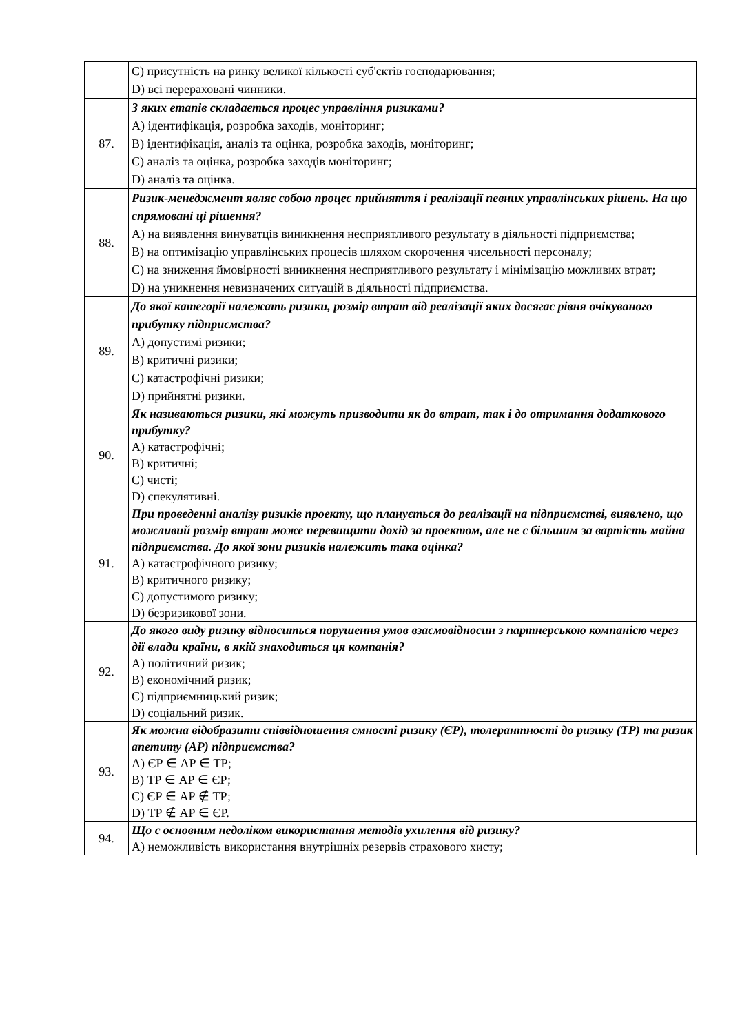| | C) присутність на ринку великої кількості суб'єктів господарювання; D) всі перераховані чинники. |
| 87. | З яких етапів складається процес управління ризиками? A) ідентифікація, розробка заходів, моніторинг; B) ідентифікація, аналіз та оцінка, розробка заходів, моніторинг; C) аналіз та оцінка, розробка заходів моніторинг; D) аналіз та оцінка. |
| 88. | Ризик-менеджмент являє собою процес прийняття і реалізації певних управлінських рішень. На що спрямовані ці рішення? A) на виявлення винуватців виникнення несприятливого результату в діяльності підприємства; B) на оптимізацію управлінських процесів шляхом скорочення чисельності персоналу; C) на зниження ймовірності виникнення несприятливого результату і мінімізацію можливих втрат; D) на уникнення невизначених ситуацій в діяльності підприємства. |
| 89. | До якої категорії належать ризики, розмір втрат від реалізації яких досягає рівня очікуваного прибутку підприємства? A) допустимі ризики; B) критичні ризики; C) катастрофічні ризики; D) прийнятні ризики. |
| 90. | Як називаються ризики, які можуть призводити як до втрат, так і до отримання додаткового прибутку? A) катастрофічні; B) критичні; C) чисті; D) спекулятивні. |
| 91. | При проведенні аналізу ризиків проекту, що планується до реалізації на підприємстві, виявлено, що можливий розмір втрат може перевищити дохід за проектом, але не є більшим за вартість майна підприємства. До якої зони ризиків належить така оцінка? A) катастрофічного ризику; B) критичного ризику; C) допустимого ризику; D) безризикової зони. |
| 92. | До якого виду ризику відноситься порушення умов взаємовідносин з партнерською компанією через дії влади країни, в якій знаходиться ця компанія? A) політичний ризик; B) економічний ризик; C) підприємницький ризик; D) соціальний ризик. |
| 93. | Як можна відобразити співвідношення ємності ризику (ЄР), толерантності до ризику (ТР) та ризик апетиту (АР) підприємства? A) ЄР ∈ АР ∈ ТР; B) ТР ∈ АР ∈ ЄР; C) ЄР ∈ АР ∉ ТР; D) ТР ∉ АР ∈ ЄР. |
| 94. | Що є основним недоліком використання методів ухилення від ризику? A) неможливість використання внутрішніх резервів страхового хисту; |